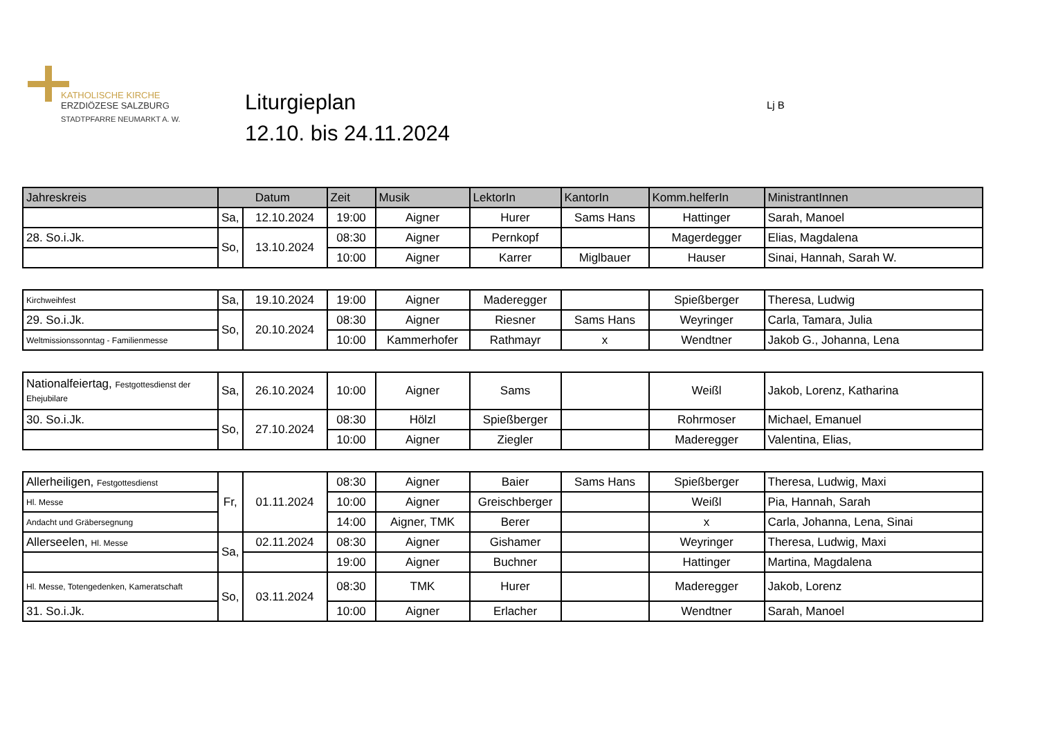KATHOLISCHE KIRCHE
ERZDIÖZESE SALZBURG
STADTPFARRE NEUMARKT A. W.
Liturgieplan
12.10. bis 24.11.2024
Lj B
| Jahreskreis | Datum | | Zeit | Musik | LektorIn | KantorIn | Komm.helferIn | MinistrantInnen |
| --- | --- | --- | --- | --- | --- | --- | --- | --- |
| | Sa, | 12.10.2024 | 19:00 | Aigner | Hurer | Sams Hans | Hattinger | Sarah, Manoel |
| 28. So.i.Jk. | So, | 13.10.2024 | 08:30 | Aigner | Pernkopf | | Magerdegger | Elias, Magdalena |
| | | | 10:00 | Aigner | Karrer | Miglbauer | Hauser | Sinai, Hannah, Sarah W. |
| Kirchweihfest | Sa, | 19.10.2024 | 19:00 | Aigner | Maderegger | | Spießberger | Theresa, Ludwig |
| 29. So.i.Jk. | So, | 20.10.2024 | 08:30 | Aigner | Riesner | Sams Hans | Weyringer | Carla, Tamara, Julia |
| Weltmissionssonntag - Familienmesse | | | 10:00 | Kammerhofer | Rathmayr | x | Wendtner | Jakob G., Johanna, Lena |
| Nationalfeiertag, Festgottesdienst der Ehejubilare | Sa, | 26.10.2024 | 10:00 | Aigner | Sams | | Weißl | Jakob, Lorenz, Katharina |
| 30. So.i.Jk. | So, | 27.10.2024 | 08:30 | Hölzl | Spießberger | | Rohrmoser | Michael, Emanuel |
| | | | 10:00 | Aigner | Ziegler | | Maderegger | Valentina, Elias, |
| Allerheiligen, Festgottesdienst | Fr, | 01.11.2024 | 08:30 | Aigner | Baier | Sams Hans | Spießberger | Theresa, Ludwig, Maxi |
| Hl. Messe | | | 10:00 | Aigner | Greischberger | | Weißl | Pia, Hannah, Sarah |
| Andacht und Gräbersegnung | | | 14:00 | Aigner, TMK | Berer | | x | Carla, Johanna, Lena, Sinai |
| Allerseelen, Hl. Messe | Sa, | 02.11.2024 | 08:30 | Aigner | Gishamer | | Weyringer | Theresa, Ludwig, Maxi |
| | | | 19:00 | Aigner | Buchner | | Hattinger | Martina, Magdalena |
| Hl. Messe, Totengedenken, Kameratschaft | So, | 03.11.2024 | 08:30 | TMK | Hurer | | Maderegger | Jakob, Lorenz |
| 31. So.i.Jk. | | | 10:00 | Aigner | Erlacher | | Wendtner | Sarah, Manoel |